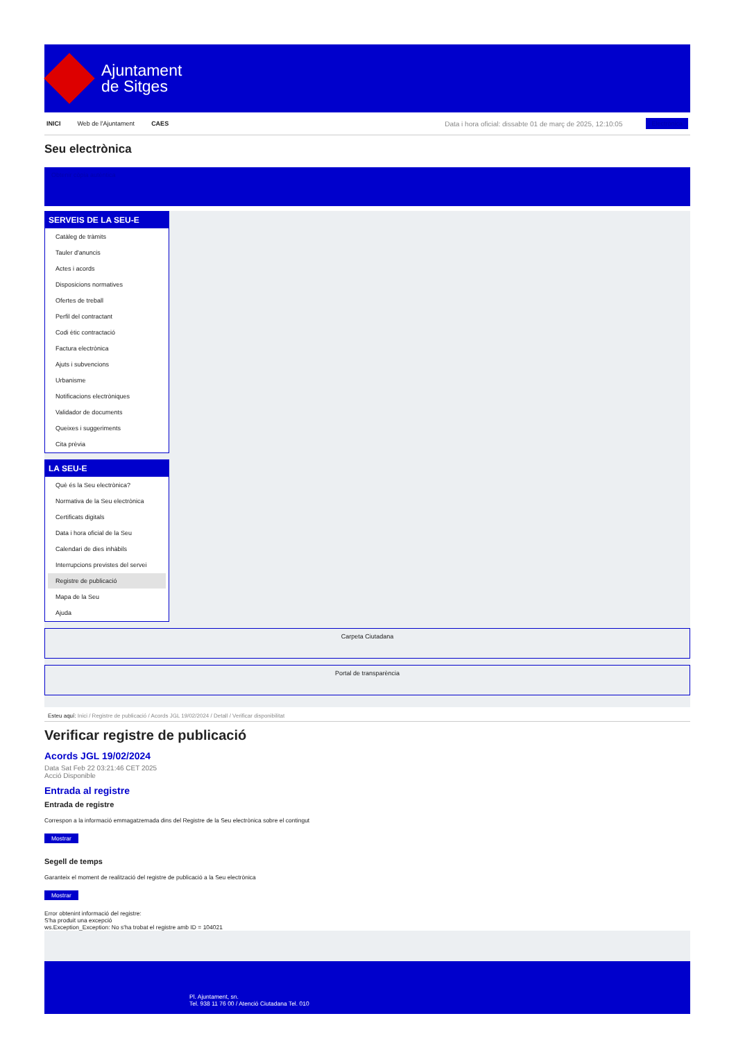Ajuntament
de Sitges
INICI Web de l'Ajuntament CAES Data i hora oficial: dissabte 01 de març de 2025, 12:10:05 Electrònica
Seu electrònica
Obtenir còpia autèntica
SERVEIS DE LA SEU-E
Catàleg de tràmits
Tauler d'anuncis
Actes i acords
Disposicions normatives
Ofertes de treball
Perfil del contractant
Codi ètic contractació
Factura electrònica
Ajuts i subvencions
Urbanisme
Notificacions electròniques
Validador de documents
Queixes i suggeriments
Cita prèvia
LA SEU-E
Què és la Seu electrònica?
Normativa de la Seu electrònica
Certificats digitals
Data i hora oficial de la Seu
Calendari de dies inhàbils
Interrupcions previstes del servei
Registre de publicació
Mapa de la Seu
Ajuda
Carpeta Ciutadana
Portal de transparència
Esteu aquí: Inici / Registre de publicació / Acords JGL 19/02/2024 / Detall / Verificar disponibilitat
Verificar registre de publicació
Acords JGL 19/02/2024
Data Sat Feb 22 03:21:46 CET 2025
Acció Disponible
Entrada al registre
Entrada de registre
Correspon a la informació emmagatzemada dins del Registre de la Seu electrònica sobre el contingut
Mostrar
Segell de temps
Garanteix el moment de realització del registre de publicació a la Seu electrònica
Mostrar
Error obtenint informació del registre:
S'ha produit una excepció
ws.Exception_Exception: No s'ha trobat el registre amb ID = 104021
Pl. Ajuntament, sn.
Tel. 938 11 76 00 / Atenció Ciutadana Tel. 010